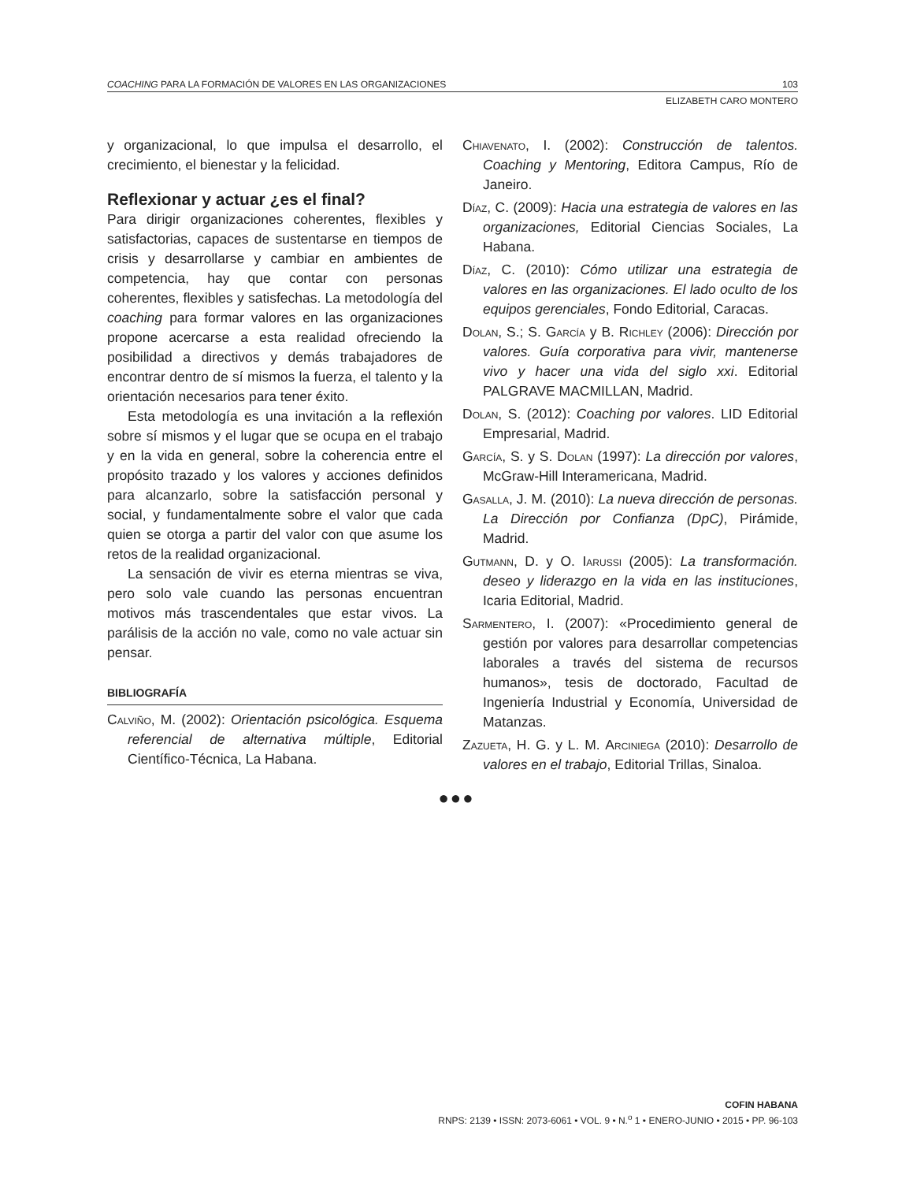COACHING PARA LA FORMACIÓN DE VALORES EN LAS ORGANIZACIONES 103
ELIZABETH CARO MONTERO
y organizacional, lo que impulsa el desarrollo, el crecimiento, el bienestar y la felicidad.
Reflexionar y actuar ¿es el final?
Para dirigir organizaciones coherentes, flexibles y satisfactorias, capaces de sustentarse en tiempos de crisis y desarrollarse y cambiar en ambientes de competencia, hay que contar con personas coherentes, flexibles y satisfechas. La metodología del coaching para formar valores en las organizaciones propone acercarse a esta realidad ofreciendo la posibilidad a directivos y demás trabajadores de encontrar dentro de sí mismos la fuerza, el talento y la orientación necesarios para tener éxito.
Esta metodología es una invitación a la reflexión sobre sí mismos y el lugar que se ocupa en el trabajo y en la vida en general, sobre la coherencia entre el propósito trazado y los valores y acciones definidos para alcanzarlo, sobre la satisfacción personal y social, y fundamentalmente sobre el valor que cada quien se otorga a partir del valor con que asume los retos de la realidad organizacional.
La sensación de vivir es eterna mientras se viva, pero solo vale cuando las personas encuentran motivos más trascendentales que estar vivos. La parálisis de la acción no vale, como no vale actuar sin pensar.
BIBLIOGRAFÍA
Calviño, M. (2002): Orientación psicológica. Esquema referencial de alternativa múltiple, Editorial Científico-Técnica, La Habana.
Chiavenato, I. (2002): Construcción de talentos. Coaching y Mentoring, Editora Campus, Río de Janeiro.
Díaz, C. (2009): Hacia una estrategia de valores en las organizaciones, Editorial Ciencias Sociales, La Habana.
Díaz, C. (2010): Cómo utilizar una estrategia de valores en las organizaciones. El lado oculto de los equipos gerenciales, Fondo Editorial, Caracas.
Dolan, S.; S. García y B. Richley (2006): Dirección por valores. Guía corporativa para vivir, mantenerse vivo y hacer una vida del siglo xxi. Editorial PALGRAVE MACMILLAN, Madrid.
Dolan, S. (2012): Coaching por valores. LID Editorial Empresarial, Madrid.
García, S. y S. Dolan (1997): La dirección por valores, McGraw-Hill Interamericana, Madrid.
Gasalla, J. M. (2010): La nueva dirección de personas. La Dirección por Confianza (DpC), Pirámide, Madrid.
Gutmann, D. y O. Iarussi (2005): La transformación. deseo y liderazgo en la vida en las instituciones, Icaria Editorial, Madrid.
Sarmentero, I. (2007): «Procedimiento general de gestión por valores para desarrollar competencias laborales a través del sistema de recursos humanos», tesis de doctorado, Facultad de Ingeniería Industrial y Economía, Universidad de Matanzas.
Zazueta, H. G. y L. M. Arciniega (2010): Desarrollo de valores en el trabajo, Editorial Trillas, Sinaloa.
●●●
COFIN HABANA
RNPS: 2139 • ISSN: 2073-6061 • VOL. 9 • N.<sup>o</sup> 1 • ENERO-JUNIO • 2015 • PP. 96-103